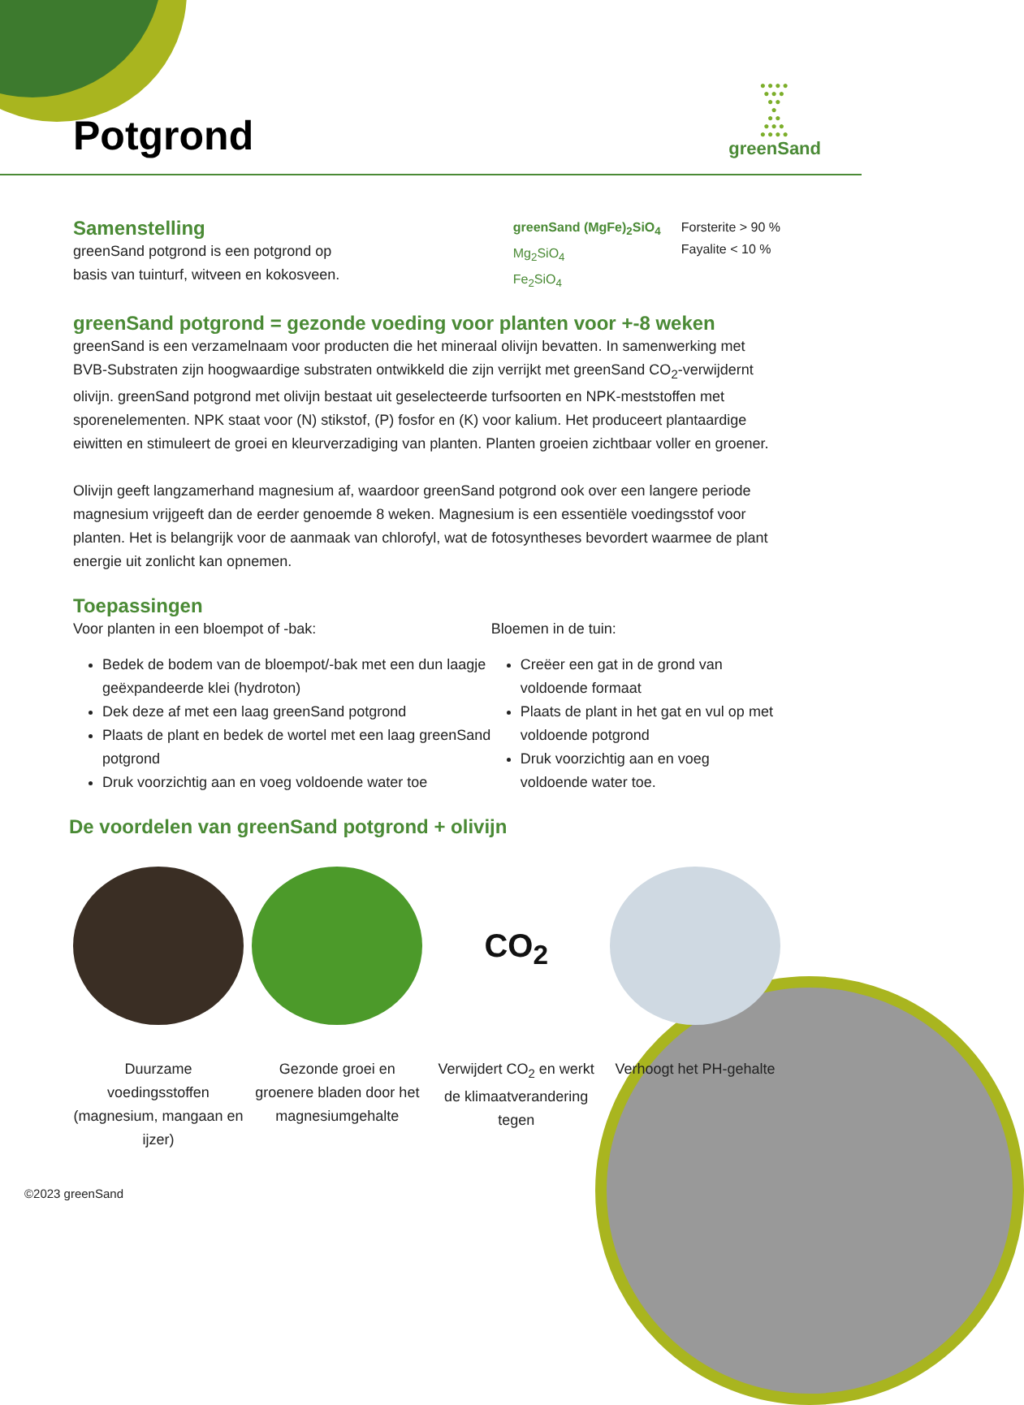Potgrond
●●●●
●●●
●●
●
●●
●●●
●●●●
greenSand
Samenstelling
greenSand potgrond is een potgrond op
basis van tuinturf, witveen en kokosveen.
greenSand (MgFe)<sub>2</sub>SiO<sub>4</sub>
Mg<sub>2</sub>SiO<sub>4</sub>
Fe<sub>2</sub>SiO<sub>4</sub>
Forsterite > 90 %
Fayalite < 10 %
greenSand potgrond = gezonde voeding voor planten voor +-8 weken
greenSand is een verzamelnaam voor producten die het mineraal olivijn bevatten. In samenwerking met BVB-Substraten zijn hoogwaardige substraten ontwikkeld die zijn verrijkt met greenSand CO<sub>2</sub>-verwijdernt olivijn. greenSand potgrond met olivijn bestaat uit geselecteerde turfsoorten en NPK-meststoffen met sporenelementen. NPK staat voor (N) stikstof, (P) fosfor en (K) voor kalium. Het produceert plantaardige eiwitten en stimuleert de groei en kleurverzadiging van planten. Planten groeien zichtbaar voller en groener.
Olivijn geeft langzamerhand magnesium af, waardoor greenSand potgrond ook over een langere periode magnesium vrijgeeft dan de eerder genoemde 8 weken. Magnesium is een essentiële voedingsstof voor planten. Het is belangrijk voor de aanmaak van chlorofyl, wat de fotosyntheses bevordert waarmee de plant energie uit zonlicht kan opnemen.
Toepassingen
Voor planten in een bloempot of -bak:
Bedek de bodem van de bloempot/-bak met een dun laagje geëxpandeerde klei (hydroton)
Dek deze af met een laag greenSand potgrond
Plaats de plant en bedek de wortel met een laag greenSand potgrond
Druk voorzichtig aan en voeg voldoende water toe
Bloemen in de tuin:
Creëer een gat in de grond van voldoende formaat
Plaats de plant in het gat en vul op met voldoende potgrond
Druk voorzichtig aan en voeg voldoende water toe.
De voordelen van greenSand potgrond + olivijn
Duurzame voedingsstoffen (magnesium, mangaan en ijzer)
Gezonde groei en groenere bladen door het magnesiumgehalte
CO<sub>2</sub>
Verwijdert CO<sub>2</sub> en werkt de klimaatverandering tegen
Verhoogt het PH-gehalte
©2023 greenSand